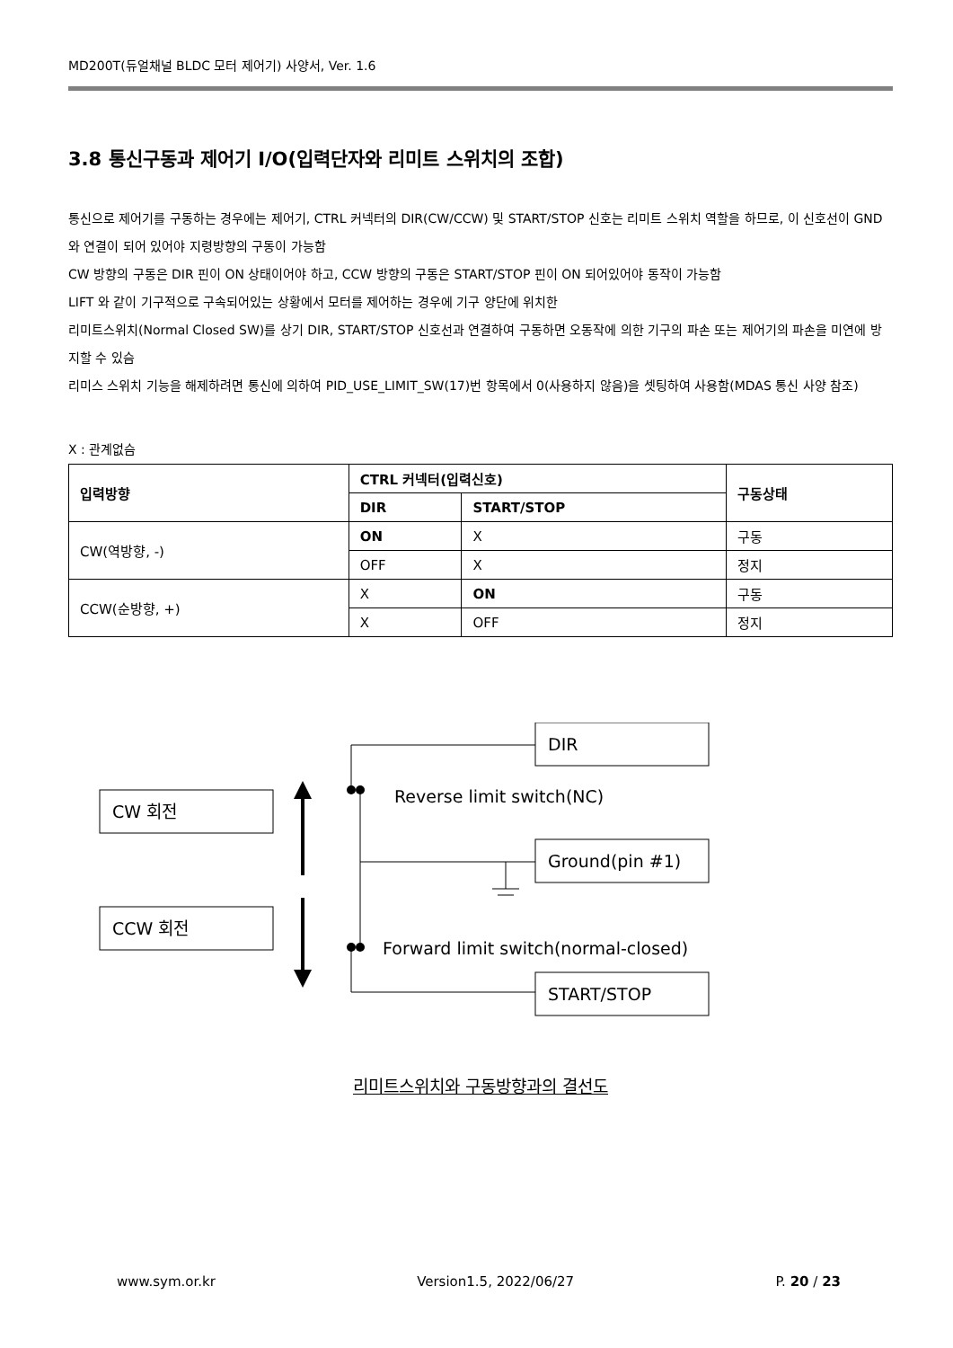MD200T(듀얼채널 BLDC 모터 제어기) 사양서, Ver. 1.6
3.8 통신구동과 제어기 I/O(입력단자와 리미트 스위치의 조합)
통신으로 제어기를 구동하는 경우에는 제어기, CTRL 커넥터의 DIR(CW/CCW) 및 START/STOP 신호는 리미트 스위치 역할을 하므로, 이 신호선이 GND 와 연결이 되어 있어야 지령방향의 구동이 가능함
CW 방향의 구동은 DIR 핀이 ON 상태이어야 하고, CCW 방향의 구동은 START/STOP 핀이 ON 되어있어야 동작이 가능함
LIFT 와 같이 기구적으로 구속되어있는 상황에서 모터를 제어하는 경우에 기구 양단에 위치한
리미트스위치(Normal Closed SW)를 상기 DIR, START/STOP 신호선과 연결하여 구동하면 오동작에 의한 기구의 파손 또는 제어기의 파손을 미연에 방지할 수 있슴
리미스 스위치 기능을 해제하려면 통신에 의하여 PID_USE_LIMIT_SW(17)번 항목에서 0(사용하지 않음)을 셋팅하여 사용함(MDAS 통신 사양 참조)
X : 관계없슴
| 입력방향 | CTRL 커넥터(입력신호) | | 구동상태 |
| --- | --- | --- | --- |
| | DIR | START/STOP | |
| CW(역방향, -) | ON | X | 구동 |
| | OFF | X | 정지 |
| CCW(순방향, +) | X | ON | 구동 |
| | X | OFF | 정지 |
CW 회전
CCW 회전
DIR
Ground(pin #1)
START/STOP
Reverse limit switch(NC)
Forward limit switch(normal-closed)
리미트스위치와 구동방향과의 결선도
www.sym.or.kr Version1.5, 2022/06/27 P. 20 / 23